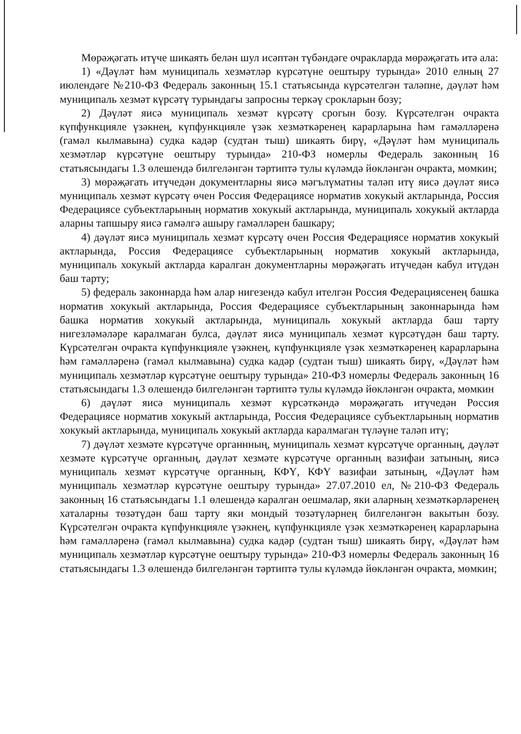Мөрәҗәгать итүче шикаять белән шул исәптән түбәндәге очракларда мөрәҗәгать итә ала:
1) «Дәүләт һәм муниципаль хезмәтләр күрсәтүне оештыру турында» 2010 елның 27 июлендәге №210-ФЗ Федераль законның 15.1 статьясында күрсәтелгән таләпне, дәүләт һәм муниципаль хезмәт күрсәтү турындагы запросны теркәү срокларын бозу;
2) Дәүләт яисә муниципаль хезмәт күрсәтү срогын бозу. Күрсәтелгән очракта күпфункцияле үзәкнең, күпфункцияле үзәк хезмәткәренең карарларына һәм гамәлләренә (гамәл кылмавына) судка кадәр (судтан тыш) шикаять бирү, «Дәүләт һәм муниципаль хезмәтләр күрсәтүне оештыру турында» 210-ФЗ номерлы Федераль законның 16 статьясындагы 1.3 өлешендә билгеләнгән тәртиптә тулы күләмдә йөкләнгән очракта, мөмкин;
3) мөрәҗәгать итүчедән документларны яисә мәгълүматны таләп итү яисә дәүләт яисә муниципаль хезмәт күрсәтү өчен Россия Федерациясе норматив хокукый актларында, Россия Федерациясе субъектларының норматив хокукый актларында, муниципаль хокукый актларда аларны тапшыру яисә гамәлгә ашыру гамәлләрен башкару;
4) дәүләт яисә муниципаль хезмәт күрсәтү өчен Россия Федерациясе норматив хокукый актларында, Россия Федерациясе субъектларының норматив хокукый актларында, муниципаль хокукый актларда каралган документларны мөрәҗәгать итүчедән кабул итүдән баш тарту;
5) федераль законнарда һәм алар нигезендә кабул ителгән Россия Федерациясенең башка норматив хокукый актларында, Россия Федерациясе субъектларының законнарында һәм башка норматив хокукый актларында, муниципаль хокукый актларда баш тарту нигезләмәләре каралмаган булса, дәүләт яисә муниципаль хезмәт күрсәтүдән баш тарту. Күрсәтелгән очракта күпфункцияле үзәкнең, күпфункцияле үзәк хезмәткәренең карарларына һәм гамәлләренә (гамәл кылмавына) судка кадәр (судтан тыш) шикаять бирү, «Дәүләт һәм муниципаль хезмәтләр күрсәтүне оештыру турында» 210-ФЗ номерлы Федераль законның 16 статьясындагы 1.3 өлешендә билгеләнгән тәртиптә тулы күләмдә йөкләнгән очракта, мөмкин
6) дәүләт яисә муниципаль хезмәт күрсәткәндә мөрәҗәгать итүчедән Россия Федерациясе норматив хокукый актларында, Россия Федерациясе субъектларының норматив хокукый актларында, муниципаль хокукый актларда каралмаган түләүне таләп итү;
7) дәүләт хезмәте күрсәтүче органнның, муниципаль хезмәт күрсәтүче органның, дәүләт хезмәте күрсәтүче органның, дәүләт хезмәте күрсәтүче органның вазифаи затының, яисә муниципаль хезмәт күрсәтүче органның, КФҮ, КФҮ вазифаи затының, «Дәүләт һәм муниципаль хезмәтләр күрсәтүне оештыру турында» 27.07.2010 ел, №210-ФЗ Федераль законның 16 статьясындагы 1.1 өлешендә каралган оешмалар, яки аларның хезмәткәрләренең хаталарны төзәтүдән баш тарту яки мондый төзәтүләрнең билгеләнгән вакытын бозу. Күрсәтелгән очракта күпфункцияле үзәкнең, күпфункцияле үзәк хезмәткәренең карарларына һәм гамәлләренә (гамәл кылмавына) судка кадәр (судтан тыш) шикаять бирү, «Дәүләт һәм муниципаль хезмәтләр күрсәтүне оештыру турында» 210-ФЗ номерлы Федераль законның 16 статьясындагы 1.3 өлешендә билгеләнгән тәртиптә тулы күләмдә йөкләнгән очракта, мөмкин;